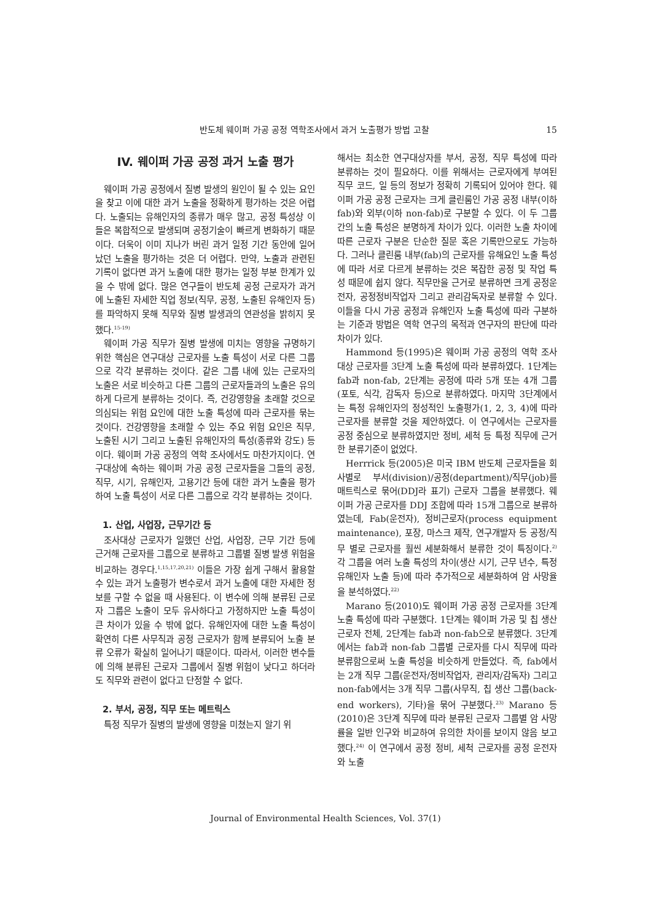반도체 웨이퍼 가공 공정 역학조사에서 과거 노출평가 방법 고찰 15
IV. 웨이퍼 가공 공정 과거 노출 평가
웨이퍼 가공 공정에서 질병 발생의 원인이 될 수 있는 요인을 찾고 이에 대한 과거 노출을 정확하게 평가하는 것은 어렵다. 노출되는 유해인자의 종류가 매우 많고, 공정 특성상 이들은 복합적으로 발생되며 공정기술이 빠르게 변화하기 때문이다. 더욱이 이미 지나가 버린 과거 일정 기간 동안에 일어났던 노출을 평가하는 것은 더 어렵다. 만약, 노출과 관련된 기록이 없다면 과거 노출에 대한 평가는 일정 부분 한계가 있을 수 밖에 없다. 많은 연구들이 반도체 공정 근로자가 과거에 노출된 자세한 직업 정보(직무, 공정, 노출된 유해인자 등)를 파악하지 못해 직무와 질병 발생과의 연관성을 밝히지 못했다.<sup>15-19)</sup>
웨이퍼 가공 직무가 질병 발생에 미치는 영향을 규명하기 위한 핵심은 연구대상 근로자를 노출 특성이 서로 다른 그룹으로 각각 분류하는 것이다. 같은 그룹 내에 있는 근로자의 노출은 서로 비슷하고 다른 그룹의 근로자들과의 노출은 유의하게 다르게 분류하는 것이다. 즉, 건강영향을 초래할 것으로 의심되는 위험 요인에 대한 노출 특성에 따라 근로자를 묶는 것이다. 건강영향을 초래할 수 있는 주요 위험 요인은 직무, 노출된 시기 그리고 노출된 유해인자의 특성(종류와 강도) 등이다. 웨이퍼 가공 공정의 역학 조사에서도 마찬가지이다. 연구대상에 속하는 웨이퍼 가공 공정 근로자들을 그들의 공정, 직무, 시기, 유해인자, 고용기간 등에 대한 과거 노출을 평가하여 노출 특성이 서로 다른 그룹으로 각각 분류하는 것이다.
1. 산업, 사업장, 근무기간 등
조사대상 근로자가 일했던 산업, 사업장, 근무 기간 등에 근거해 근로자를 그룹으로 분류하고 그룹별 질병 발생 위험을 비교하는 경우다.<sup>1,15,17,20,21)</sup> 이들은 가장 쉽게 구해서 활용할 수 있는 과거 노출평가 변수로서 과거 노출에 대한 자세한 정보를 구할 수 없을 때 사용된다. 이 변수에 의해 분류된 근로자 그룹은 노출이 모두 유사하다고 가정하지만 노출 특성이 큰 차이가 있을 수 밖에 없다. 유해인자에 대한 노출 특성이 확연히 다른 사무직과 공정 근로자가 함께 분류되어 노출 분류 오류가 확실히 일어나기 때문이다. 따라서, 이러한 변수들에 의해 분류된 근로자 그룹에서 질병 위험이 낮다고 하더라도 직무와 관련이 없다고 단정할 수 없다.
2. 부서, 공정, 직무 또는 메트릭스
특정 직무가 질병의 발생에 영향을 미쳤는지 알기 위
해서는 최소한 연구대상자를 부서, 공정, 직무 특성에 따라 분류하는 것이 필요하다. 이를 위해서는 근로자에게 부여된 직무 코드, 일 등의 정보가 정확히 기록되어 있어야 한다. 웨이퍼 가공 공정 근로자는 크게 클린룸인 가공 공정 내부(이하 fab)와 외부(이하 non-fab)로 구분할 수 있다. 이 두 그룹 간의 노출 특성은 분명하게 차이가 있다. 이러한 노출 차이에 따른 근로자 구분은 단순한 질문 혹은 기록만으로도 가능하다. 그러나 클린룸 내부(fab)의 근로자를 유해요인 노출 특성에 따라 서로 다르게 분류하는 것은 복잡한 공정 및 작업 특성 때문에 쉽지 않다. 직무만을 근거로 분류하면 크게 공정운전자, 공정정비작업자 그리고 관리감독자로 분류할 수 있다. 이들을 다시 가공 공정과 유해인자 노출 특성에 따라 구분하는 기준과 방법은 역학 연구의 목적과 연구자의 판단에 따라 차이가 있다.
Hammond 등(1995)은 웨이퍼 가공 공정의 역학 조사 대상 근로자를 3단계 노출 특성에 따라 분류하였다. 1단계는 fab과 non-fab, 2단계는 공정에 따라 5개 또는 4개 그룹(포토, 식각, 감독자 등)으로 분류하였다. 마지막 3단계에서는 특정 유해인자의 정성적인 노출평가(1, 2, 3, 4)에 따라 근로자를 분류할 것을 제안하였다. 이 연구에서는 근로자를 공정 중심으로 분류하였지만 정비, 세척 등 특정 직무에 근거한 분류기준이 없었다.
Herrrick 등(2005)은 미국 IBM 반도체 근로자들을 회사별로 부서(division)/공정(department)/직무(job)를 매트릭스로 묶어(DDJ라 표기) 근로자 그룹을 분류했다. 웨이퍼 가공 근로자를 DDJ 조합에 따라 15개 그룹으로 분류하였는데, Fab(운전자), 정비근로자(process equipment maintenance), 포장, 마스크 제작, 연구개발자 등 공정/직무 별로 근로자를 훨씬 세분화해서 분류한 것이 특징이다.<sup>2)</sup> 각 그룹을 여러 노출 특성의 차이(생산 시기, 근무 년수, 특정 유해인자 노출 등)에 따라 추가적으로 세분화하여 암 사망율을 분석하였다.<sup>22)</sup>
Marano 등(2010)도 웨이퍼 가공 공정 근로자를 3단계 노출 특성에 따라 구분했다. 1단계는 웨이퍼 가공 및 칩 생산 근로자 전체, 2단계는 fab과 non-fab으로 분류했다. 3단계에서는 fab과 non-fab 그룹별 근로자를 다시 직무에 따라 분류함으로써 노출 특성을 비슷하게 만들었다. 즉, fab에서는 2개 직무 그룹(운전자/정비작업자, 관리자/감독자) 그리고 non-fab에서는 3개 직무 그룹(사무직, 칩 생산 그룹(back-end workers), 기타)을 묶어 구분했다.<sup>23)</sup> Marano 등(2010)은 3단계 직무에 따라 분류된 근로자 그룹별 암 사망률을 일반 인구와 비교하여 유의한 차이를 보이지 않음 보고했다.<sup>24)</sup> 이 연구에서 공정 정비, 세척 근로자를 공정 운전자와 노출
Journal of Environmental Health Sciences, Vol. 37(1)